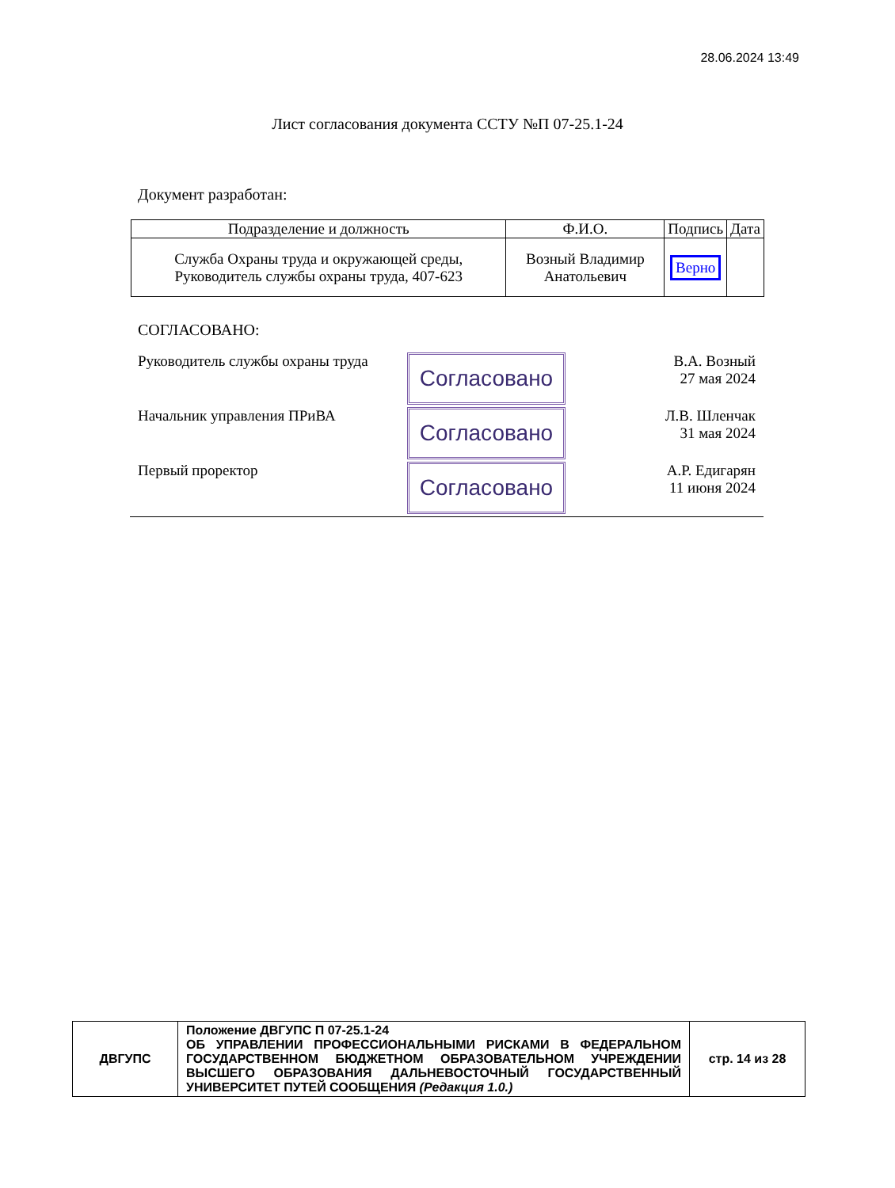28.06.2024 13:49
Лист согласования документа ССТУ №П 07-25.1-24
Документ разработан:
| Подразделение и должность | Ф.И.О. | Подпись | Дата |
| --- | --- | --- | --- |
| Служба Охраны труда и окружающей среды, Руководитель службы охраны труда, 407-623 | Возный Владимир Анатольевич | Верно | |
СОГЛАСОВАНО:
Руководитель службы охраны труда
Согласовано
В.А. Возный
27 мая 2024
Начальник управления ПРиВА
Согласовано
Л.В. Шленчак
31 мая 2024
Первый проректор
Согласовано
А.Р. Едигарян
11 июня 2024
| ДВГУПС | Положение ДВГУПС П 07-25.1-24 ОБ УПРАВЛЕНИИ ПРОФЕССИОНАЛЬНЫМИ РИСКАМИ В ФЕДЕРАЛЬНОМ ГОСУДАРСТВЕННОМ БЮДЖЕТНОМ ОБРАЗОВАТЕЛЬНОМ УЧРЕЖДЕНИИ ВЫСШЕГО ОБРАЗОВАНИЯ ДАЛЬНЕВОСТОЧНЫЙ ГОСУДАРСТВЕННЫЙ УНИВЕРСИТЕТ ПУТЕЙ СООБЩЕНИЯ (Редакция 1.0.) | стр. 14 из 28 |